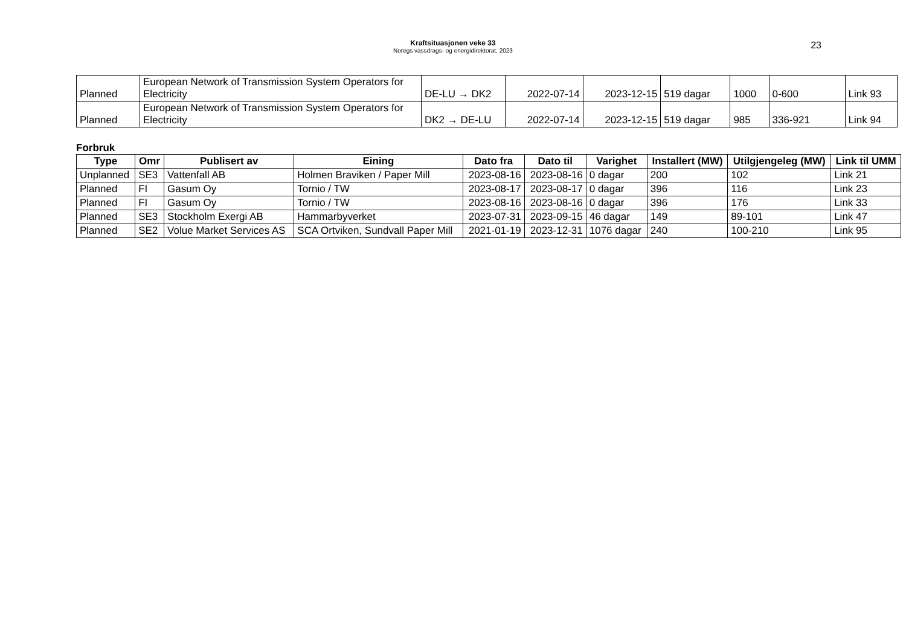Kraftsituasjonen veke 33
Noregs vassdrags- og energidirektorat, 2023
23
| Planned | European Network of Transmission System Operators for Electricity | DE-LU → DK2 | 2022-07-14 | 2023-12-15 | 519 dagar | 1000 | 0-600 | Link 93 |
| Planned | European Network of Transmission System Operators for Electricity | DK2 → DE-LU | 2022-07-14 | 2023-12-15 | 519 dagar | 985 | 336-921 | Link 94 |
Forbruk
| Type | Omr | Publisert av | Eining | Dato fra | Dato til | Varighet | Installert (MW) | Utilgjengeleg (MW) | Link til UMM |
| --- | --- | --- | --- | --- | --- | --- | --- | --- | --- |
| Unplanned | SE3 | Vattenfall AB | Holmen Braviken / Paper Mill | 2023-08-16 | 2023-08-16 | 0 dagar | 200 | 102 | Link 21 |
| Planned | FI | Gasum Oy | Tornio / TW | 2023-08-17 | 2023-08-17 | 0 dagar | 396 | 116 | Link 23 |
| Planned | FI | Gasum Oy | Tornio / TW | 2023-08-16 | 2023-08-16 | 0 dagar | 396 | 176 | Link 33 |
| Planned | SE3 | Stockholm Exergi AB | Hammarbyverket | 2023-07-31 | 2023-09-15 | 46 dagar | 149 | 89-101 | Link 47 |
| Planned | SE2 | Volue Market Services AS | SCA Ortviken, Sundvall Paper Mill | 2021-01-19 | 2023-12-31 | 1076 dagar | 240 | 100-210 | Link 95 |